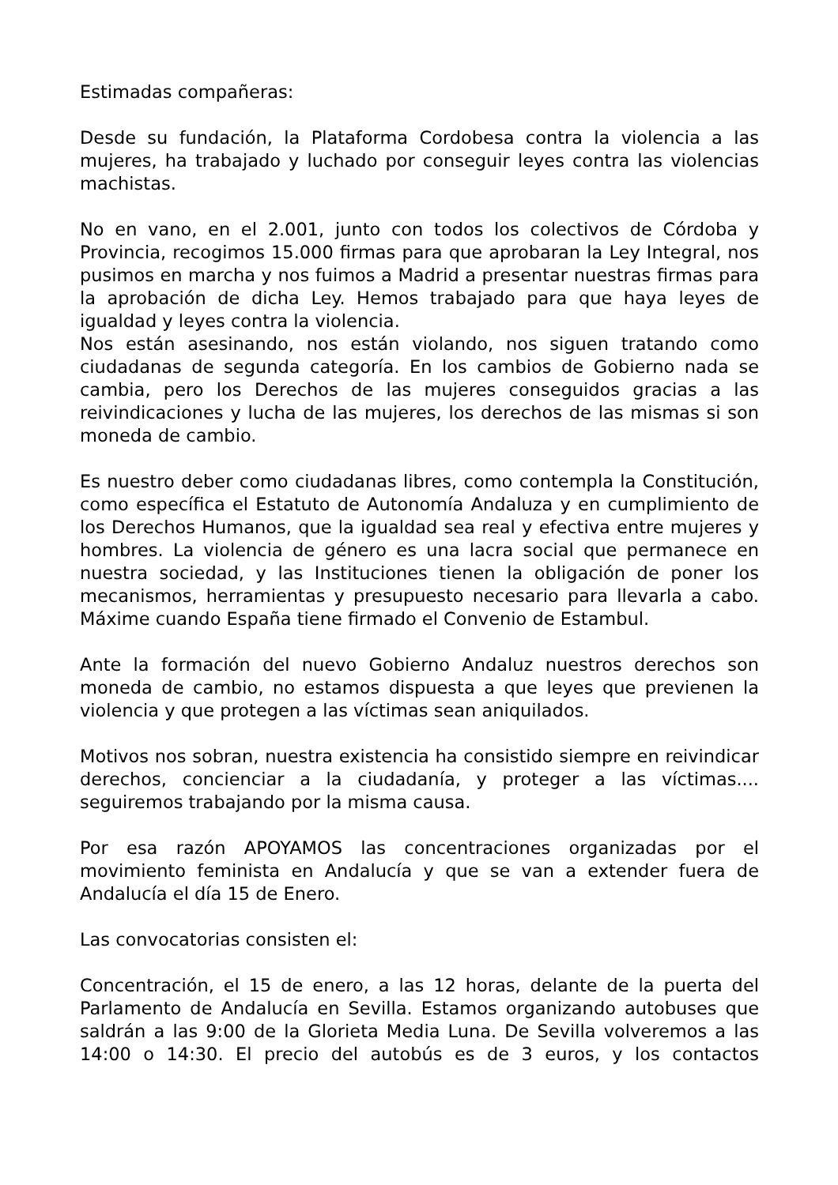Estimadas compañeras:
Desde su fundación, la Plataforma Cordobesa contra la violencia a las mujeres, ha trabajado y luchado por conseguir leyes contra las violencias machistas.
No en vano, en el 2.001, junto con todos los colectivos de Córdoba y Provincia, recogimos 15.000 firmas para que aprobaran la Ley Integral, nos pusimos en marcha y nos fuimos a Madrid a presentar nuestras firmas para la aprobación de dicha Ley. Hemos trabajado para que haya leyes de igualdad y leyes contra la violencia.
Nos están asesinando, nos están violando, nos siguen tratando como ciudadanas de segunda categoría. En los cambios de Gobierno nada se cambia, pero los Derechos de las mujeres conseguidos gracias a las reivindicaciones y lucha de las mujeres, los derechos de las mismas si son moneda de cambio.
Es nuestro deber como ciudadanas libres, como contempla la Constitución, como específica el Estatuto de Autonomía Andaluza y en cumplimiento de los Derechos Humanos, que la igualdad sea real y efectiva entre mujeres y hombres. La violencia de género es una lacra social que permanece en nuestra sociedad, y las Instituciones tienen la obligación de poner los mecanismos, herramientas y presupuesto necesario para llevarla a cabo. Máxime cuando España tiene firmado el Convenio de Estambul.
Ante la formación del nuevo Gobierno Andaluz nuestros derechos son moneda de cambio, no estamos dispuesta a que leyes que previenen la violencia y que protegen a las víctimas sean aniquilados.
Motivos nos sobran, nuestra existencia ha consistido siempre en reivindicar derechos, concienciar a la ciudadanía, y proteger a las víctimas.... seguiremos trabajando por la misma causa.
Por esa razón APOYAMOS las concentraciones organizadas por el movimiento feminista en Andalucía y que se van a extender fuera de Andalucía el día 15 de Enero.
Las convocatorias consisten el:
Concentración, el 15 de enero, a las 12 horas, delante de la puerta del Parlamento de Andalucía en Sevilla. Estamos organizando autobuses que saldrán a las 9:00 de la Glorieta Media Luna. De Sevilla volveremos a las 14:00 o 14:30. El precio del autobús es de 3 euros, y los contactos